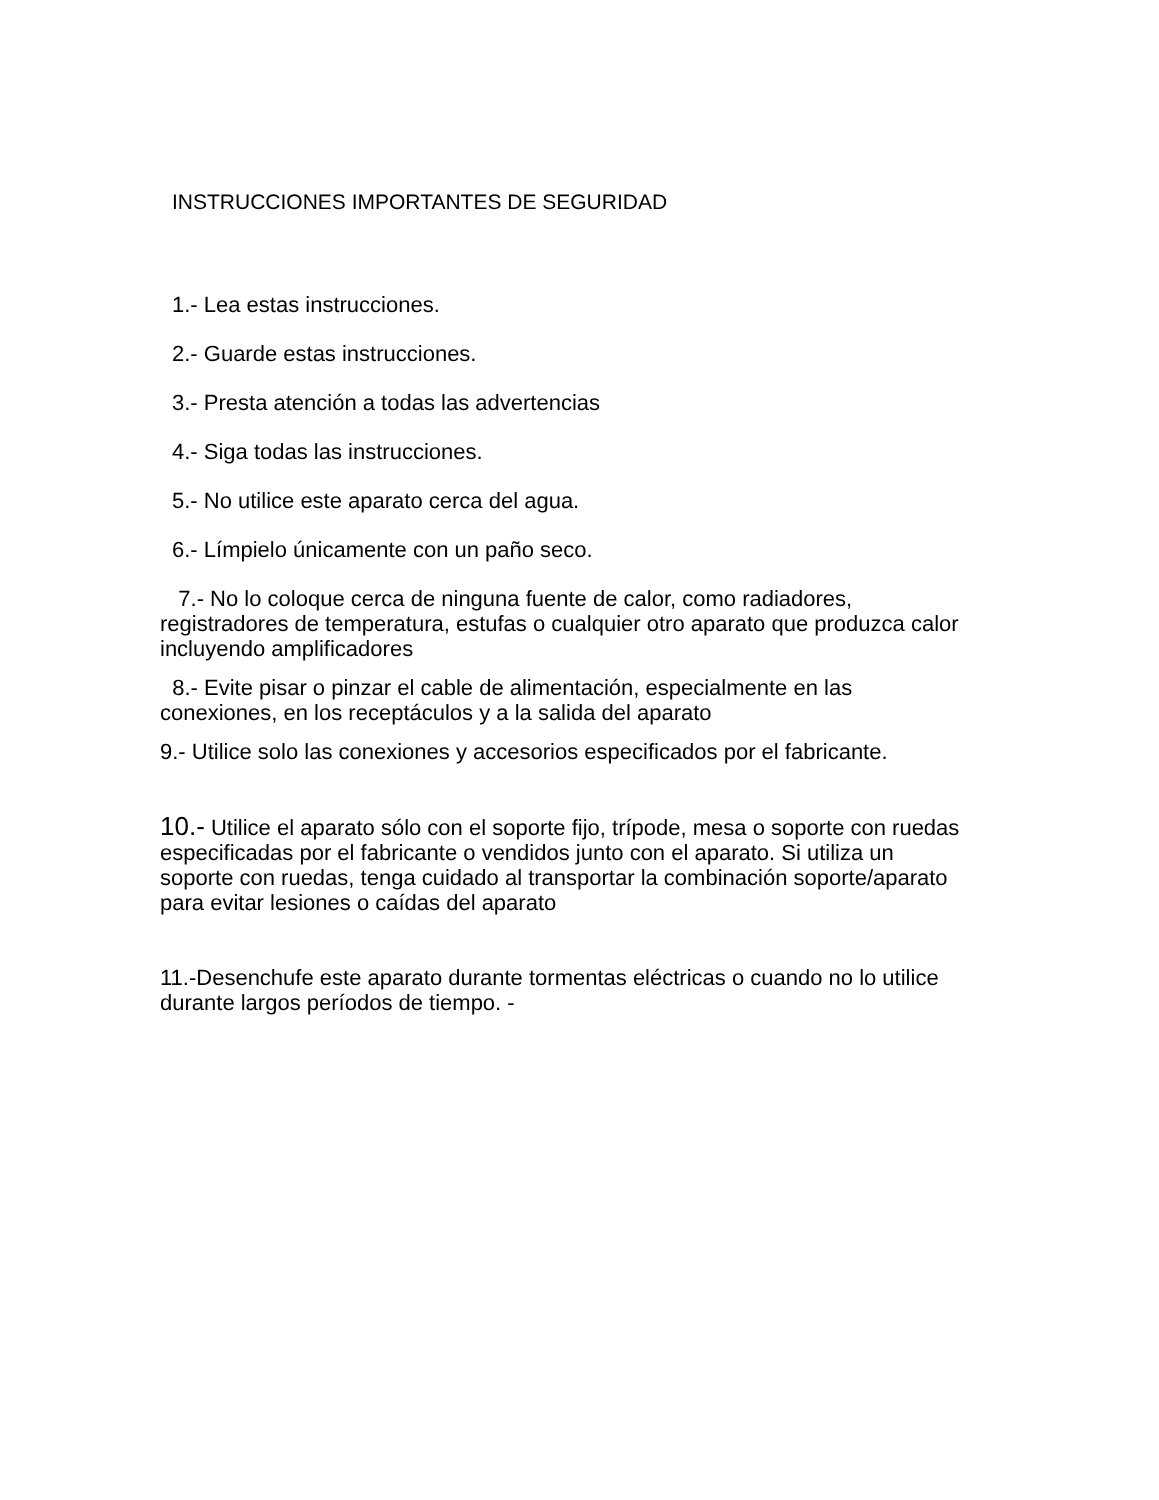INSTRUCCIONES IMPORTANTES DE SEGURIDAD
1.- Lea estas instrucciones.
2.- Guarde estas instrucciones.
3.- Presta atención a todas las advertencias
4.- Siga todas las instrucciones.
5.- No utilice este aparato cerca del agua.
6.- Límpielo únicamente con un paño seco.
7.- No lo coloque cerca de ninguna fuente de calor, como radiadores, registradores de temperatura, estufas o cualquier otro aparato que produzca calor incluyendo amplificadores
8.- Evite pisar o pinzar el cable de alimentación, especialmente en las conexiones, en los receptáculos y a la salida del aparato
9.- Utilice solo las conexiones y accesorios especificados por el fabricante.
10.- Utilice el aparato sólo con el soporte fijo, trípode, mesa o soporte con ruedas especificadas por el fabricante o vendidos junto con el aparato. Si utiliza un soporte con ruedas, tenga cuidado al transportar la combinación soporte/aparato para evitar lesiones o caídas del aparato
11.-Desenchufe este aparato durante tormentas eléctricas o cuando no lo utilice durante largos períodos de tiempo. -